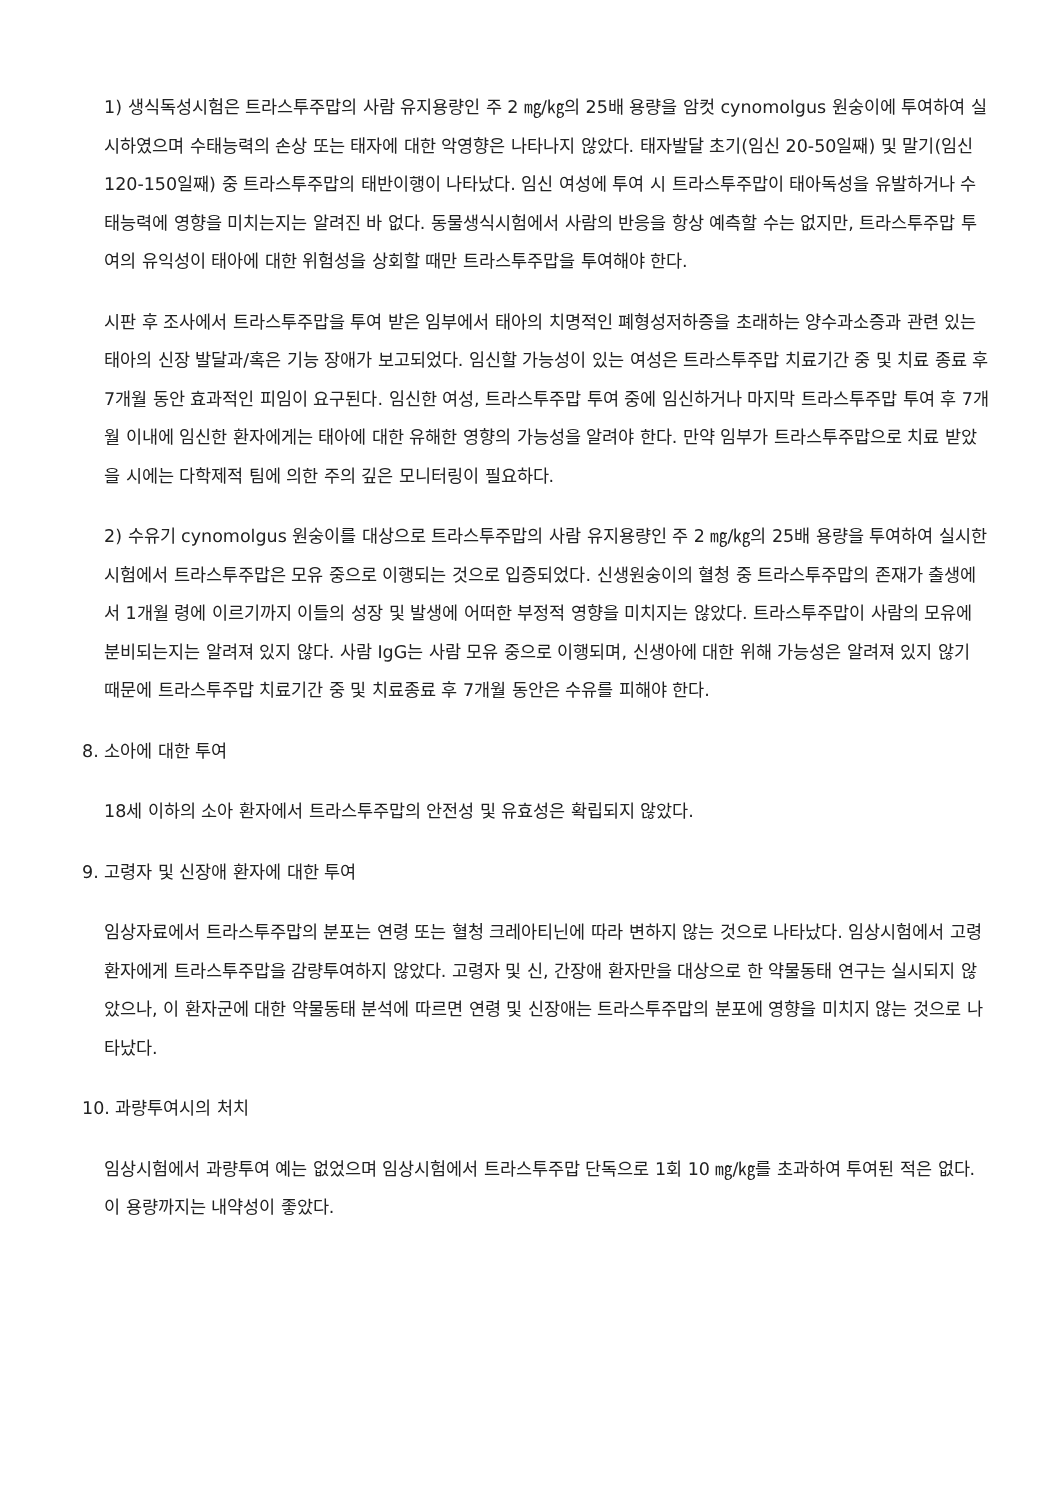1) 생식독성시험은 트라스투주맙의 사람 유지용량인 주 2 ㎎/㎏의 25배 용량을 암컷 cynomolgus 원숭이에 투여하여 실시하였으며 수태능력의 손상 또는 태자에 대한 악영향은 나타나지 않았다. 태자발달 초기(임신 20-50일째) 및 말기(임신 120-150일째) 중 트라스투주맙의 태반이행이 나타났다. 임신 여성에 투여 시 트라스투주맙이 태아독성을 유발하거나 수태능력에 영향을 미치는지는 알려진 바 없다. 동물생식시험에서 사람의 반응을 항상 예측할 수는 없지만, 트라스투주맙 투여의 유익성이 태아에 대한 위험성을 상회할 때만 트라스투주맙을 투여해야 한다.
시판 후 조사에서 트라스투주맙을 투여 받은 임부에서 태아의 치명적인 폐형성저하증을 초래하는 양수과소증과 관련 있는 태아의 신장 발달과/혹은 기능 장애가 보고되었다. 임신할 가능성이 있는 여성은 트라스투주맙 치료기간 중 및 치료 종료 후 7개월 동안 효과적인 피임이 요구된다. 임신한 여성, 트라스투주맙 투여 중에 임신하거나 마지막 트라스투주맙 투여 후 7개월 이내에 임신한 환자에게는 태아에 대한 유해한 영향의 가능성을 알려야 한다. 만약 임부가 트라스투주맙으로 치료 받았을 시에는 다학제적 팀에 의한 주의 깊은 모니터링이 필요하다.
2) 수유기 cynomolgus 원숭이를 대상으로 트라스투주맙의 사람 유지용량인 주 2 ㎎/㎏의 25배 용량을 투여하여 실시한 시험에서 트라스투주맙은 모유 중으로 이행되는 것으로 입증되었다. 신생원숭이의 혈청 중 트라스투주맙의 존재가 출생에서 1개월 령에 이르기까지 이들의 성장 및 발생에 어떠한 부정적 영향을 미치지는 않았다. 트라스투주맙이 사람의 모유에 분비되는지는 알려져 있지 않다. 사람 IgG는 사람 모유 중으로 이행되며, 신생아에 대한 위해 가능성은 알려져 있지 않기 때문에 트라스투주맙 치료기간 중 및 치료종료 후 7개월 동안은 수유를 피해야 한다.
8. 소아에 대한 투여
18세 이하의 소아 환자에서 트라스투주맙의 안전성 및 유효성은 확립되지 않았다.
9. 고령자 및 신장애 환자에 대한 투여
임상자료에서 트라스투주맙의 분포는 연령 또는 혈청 크레아티닌에 따라 변하지 않는 것으로 나타났다. 임상시험에서 고령 환자에게 트라스투주맙을 감량투여하지 않았다. 고령자 및 신, 간장애 환자만을 대상으로 한 약물동태 연구는 실시되지 않았으나, 이 환자군에 대한 약물동태 분석에 따르면 연령 및 신장애는 트라스투주맙의 분포에 영향을 미치지 않는 것으로 나타났다.
10. 과량투여시의 처치
임상시험에서 과량투여 예는 없었으며 임상시험에서 트라스투주맙 단독으로 1회 10 ㎎/㎏를 초과하여 투여된 적은 없다. 이 용량까지는 내약성이 좋았다.